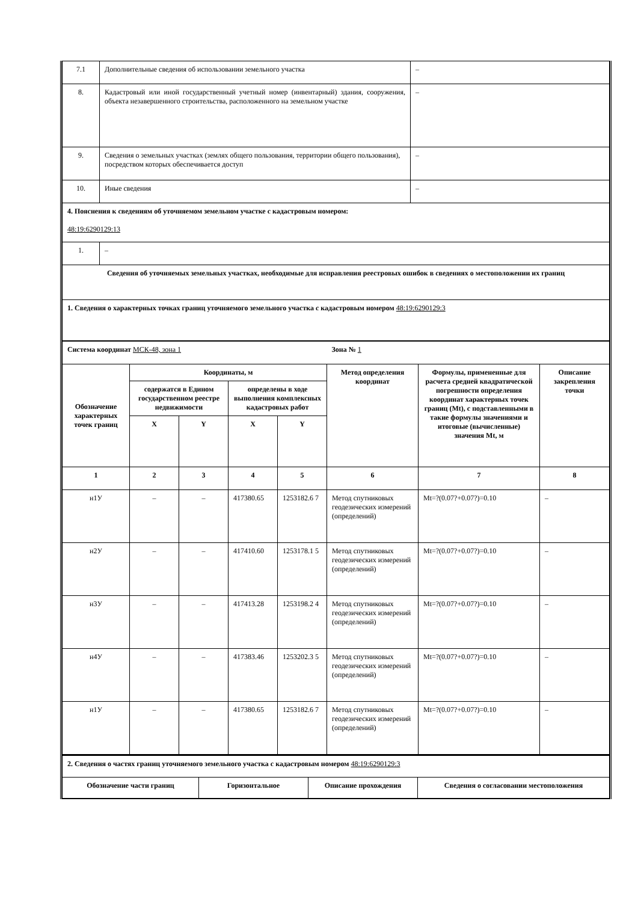| 7.1 | Дополнительные сведения об использовании земельного участка | – |
| 8. | Кадастровый или иной государственный учетный номер (инвентарный) здания, сооружения, объекта незавершенного строительства, расположенного на земельном участке | – |
| 9. | Сведения о земельных участках (землях общего пользования, территории общего пользования), посредством которых обеспечивается доступ | – |
| 10. | Иные сведения | – |
| 4. Пояснения к сведениям об уточняемом земельном участке с кадастровым номером: 48:19:6290129:13 | | |
| 1. | – | |
| Сведения об уточняемых земельных участках, необходимые для исправления реестровых ошибок в сведениях о местоположении их границ | | |
| 1. Сведения о характерных точках границ уточняемого земельного участка с кадастровым номером 48:19:6290129:3 | | |
| Система координат МСК-48, зона 1 | | | | | Зона № 1 | | |
| Обозначение характерных точек границ | Координаты, м | | | | Метод определения координат | Формулы, примененные для расчета средней квадратической погрешности определения координат характерных точек границ (Mt), с подставленными в такие формулы значениями и итоговые (вычисленные) значения Mt, м | Описание закрепления точки |
| | содержатся в Едином государственном реестре недвижимости | | определены в ходе выполнения комплексных кадастровых работ | | | | |
| | X | Y | X | Y | | | |
| 1 | 2 | 3 | 4 | 5 | 6 | 7 | 8 |
| н1У | – | – | 417380.65 | 1253182.6 7 | Метод спутниковых геодезических измерений (определений) | Mt=?(0.07?+0.07?)=0.10 | – |
| н2У | – | – | 417410.60 | 1253178.1 5 | Метод спутниковых геодезических измерений (определений) | Mt=?(0.07?+0.07?)=0.10 | – |
| н3У | – | – | 417413.28 | 1253198.2 4 | Метод спутниковых геодезических измерений (определений) | Mt=?(0.07?+0.07?)=0.10 | – |
| н4У | – | – | 417383.46 | 1253202.3 5 | Метод спутниковых геодезических измерений (определений) | Mt=?(0.07?+0.07?)=0.10 | – |
| н1У | – | – | 417380.65 | 1253182.6 7 | Метод спутниковых геодезических измерений (определений) | Mt=?(0.07?+0.07?)=0.10 | – |
| 2. Сведения о частях границ уточняемого земельного участка с кадастровым номером 48:19:6290129:3 | | | |
| Обозначение части границ | Горизонтальное | Описание прохождения | Сведения о согласовании местоположения |